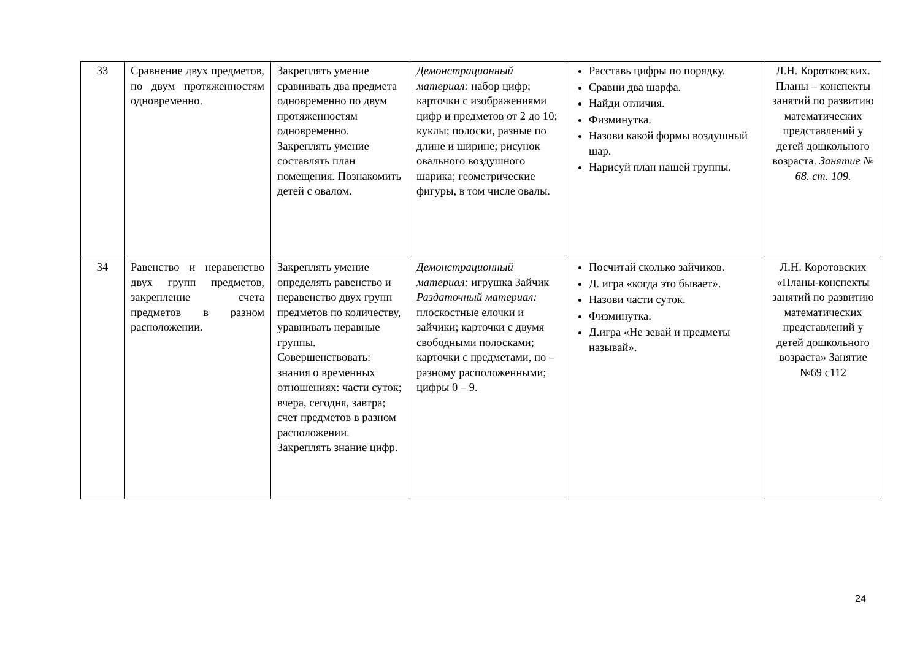| 33 | Сравнение двух предметов, по двум протяженностям одновременно. | Закреплять умение сравнивать два предмета одновременно по двум протяженностям одновременно. Закреплять умение составлять план помещения. Познакомить детей с овалом. | Демонстрационный материал: набор цифр; карточки с изображениями цифр и предметов от 2 до 10; куклы; полоски, разные по длине и ширине; рисунок овального воздушного шарика; геометрические фигуры, в том числе овалы. | Расставь цифры по порядку. Сравни два шарфа. Найди отличия. Физминутка. Назови какой формы воздушный шар. Нарисуй план нашей группы. | Л.Н. Коротковских. Планы – конспекты занятий по развитию математических представлений у детей дошкольного возраста. Занятие № 68. ст. 109. |
| 34 | Равенство и неравенство двух групп предметов, закрепление счета предметов в разном расположении. | Закреплять умение определять равенство и неравенство двух групп предметов по количеству, уравнивать неравные группы. Совершенствовать: знания о временных отношениях: части суток; вчера, сегодня, завтра; счет предметов в разном расположении. Закреплять знание цифр. | Демонстрационный материал: игрушка Зайчик Раздаточный материал: плоскостные елочки и зайчики; карточки с двумя свободными полосками; карточки с предметами, по – разному расположенными; цифры 0 – 9. | Посчитай сколько зайчиков. Д. игра «когда это бывает». Назови части суток. Физминутка. Д.игра «Не зевай и предметы называй». | Л.Н. Коротовских «Планы-конспекты занятий по развитию математических представлений у детей дошкольного возраста» Занятие №69 с112 |
24